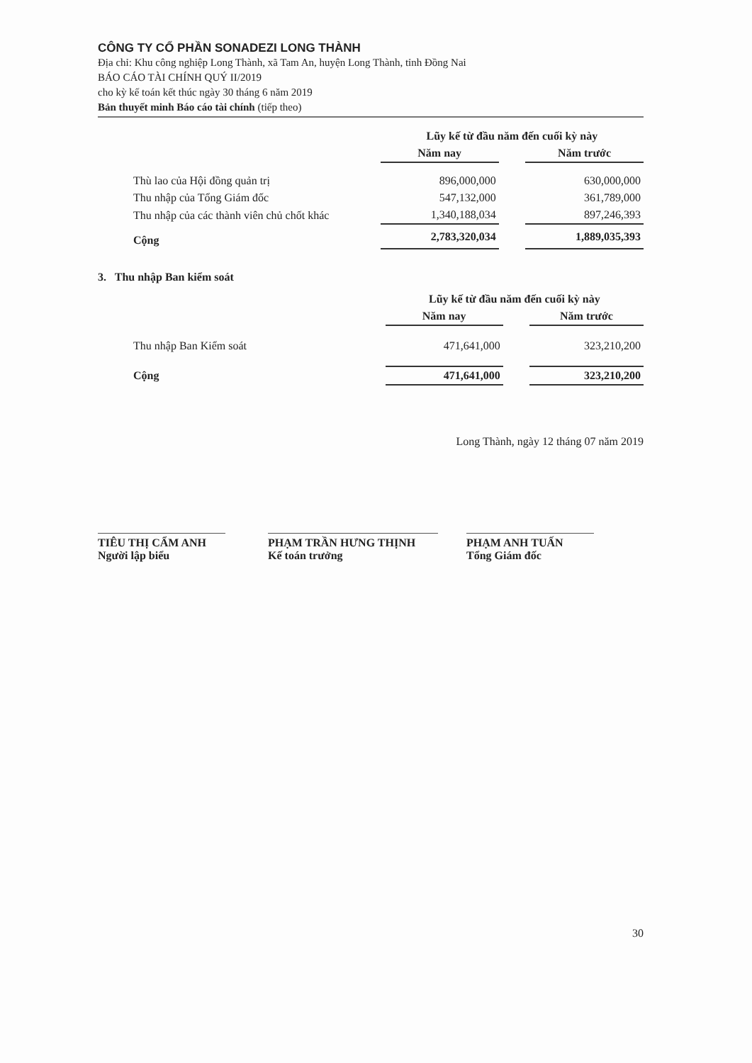CÔNG TY CỔ PHẦN SONADEZI LONG THÀNH
Địa chỉ: Khu công nghiệp Long Thành, xã Tam An, huyện Long Thành, tỉnh Đồng Nai
BÁO CÁO TÀI CHÍNH QUÝ II/2019
cho kỳ kế toán kết thúc ngày 30 tháng 6 năm 2019
Bản thuyết minh Báo cáo tài chính (tiếp theo)
| | Lũy kế từ đầu năm đến cuối kỳ này | | |
| | Năm nay | | Năm trước |
| Thù lao của Hội đồng quản trị | 896,000,000 | | 630,000,000 |
| Thu nhập của Tổng Giám đốc | 547,132,000 | | 361,789,000 |
| Thu nhập của các thành viên chủ chốt khác | 1,340,188,034 | | 897,246,393 |
| Cộng | 2,783,320,034 | | 1,889,035,393 |
3. Thu nhập Ban kiểm soát
| | Lũy kế từ đầu năm đến cuối kỳ này | | |
| | Năm nay | | Năm trước |
| Thu nhập Ban Kiểm soát | 471,641,000 | | 323,210,200 |
| Cộng | 471,641,000 | | 323,210,200 |
Long Thành, ngày 12 tháng 07 năm 2019
TIÊU THỊ CẨM ANH
Người lập biểu
PHẠM TRẦN HƯNG THỊNH
Kế toán trưởng
PHẠM ANH TUẤN
Tổng Giám đốc
30